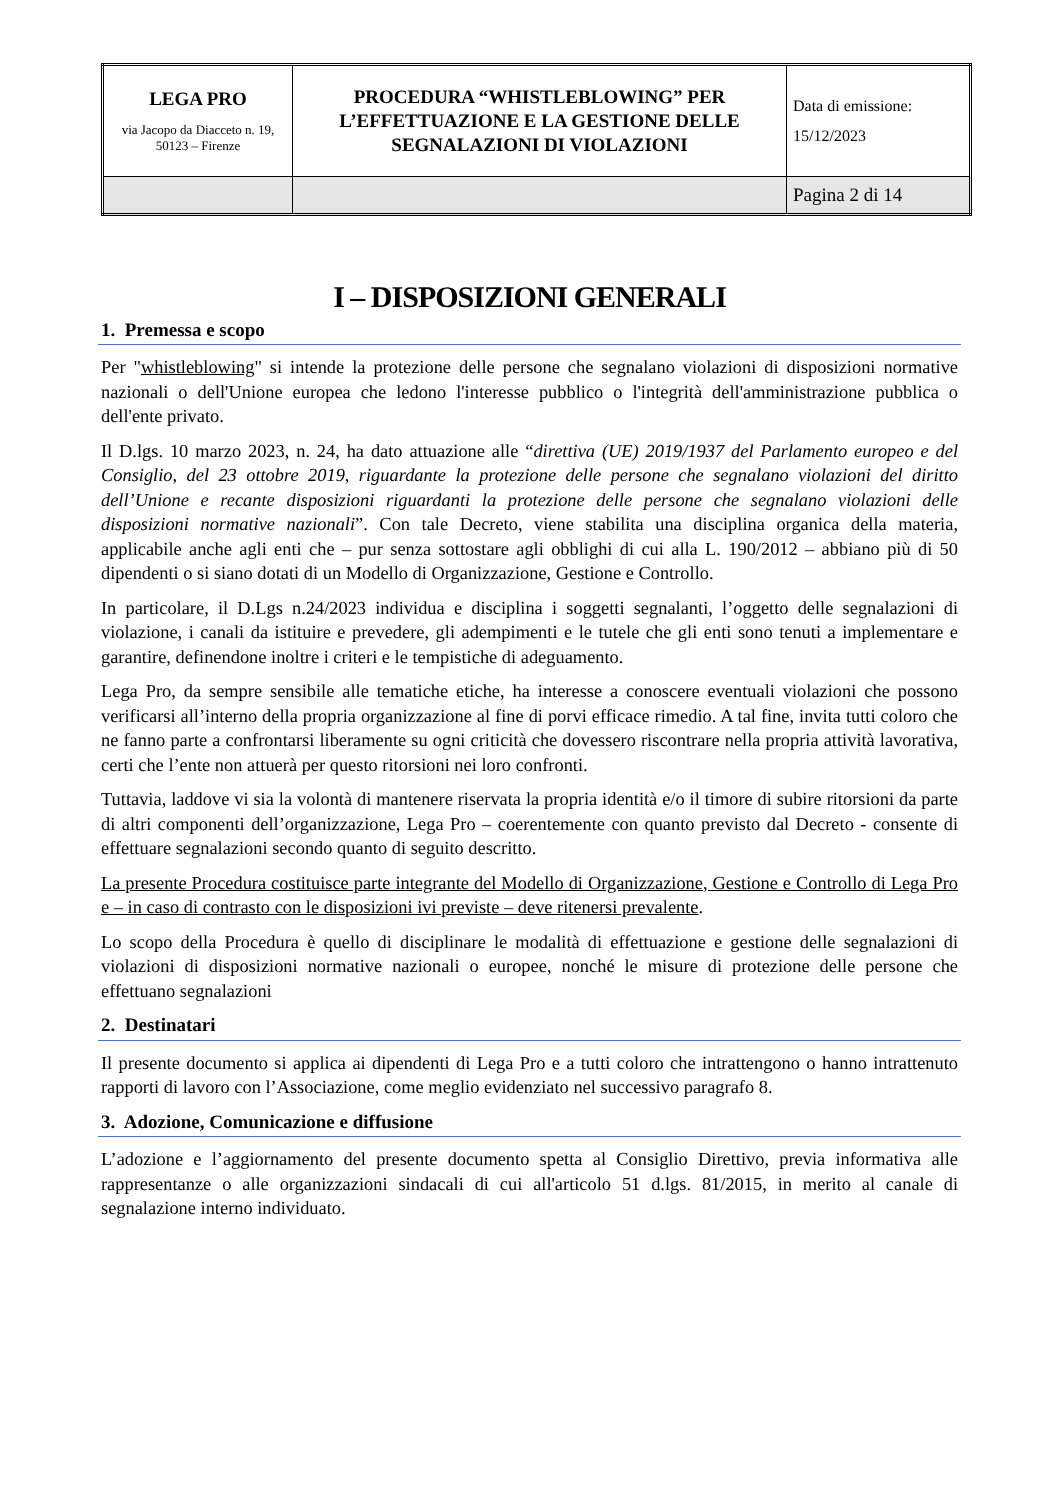| LEGA PRO via Jacopo da Diacceto n. 19, 50123 – Firenze | PROCEDURA “WHISTLEBLOWING” PER L’EFFETTUAZIONE E LA GESTIONE DELLE SEGNALAZIONI DI VIOLAZIONI | Data di emissione: 15/12/2023 |
| | | Pagina 2 di 14 |
I – DISPOSIZIONI GENERALI
1. Premessa e scopo
Per "whistleblowing" si intende la protezione delle persone che segnalano violazioni di disposizioni normative nazionali o dell'Unione europea che ledono l'interesse pubblico o l'integrità dell'amministrazione pubblica o dell'ente privato.
Il D.lgs. 10 marzo 2023, n. 24, ha dato attuazione alle “direttiva (UE) 2019/1937 del Parlamento europeo e del Consiglio, del 23 ottobre 2019, riguardante la protezione delle persone che segnalano violazioni del diritto dell’Unione e recante disposizioni riguardanti la protezione delle persone che segnalano violazioni delle disposizioni normative nazionali”. Con tale Decreto, viene stabilita una disciplina organica della materia, applicabile anche agli enti che – pur senza sottostare agli obblighi di cui alla L. 190/2012 – abbiano più di 50 dipendenti o si siano dotati di un Modello di Organizzazione, Gestione e Controllo.
In particolare, il D.Lgs n.24/2023 individua e disciplina i soggetti segnalanti, l’oggetto delle segnalazioni di violazione, i canali da istituire e prevedere, gli adempimenti e le tutele che gli enti sono tenuti a implementare e garantire, definendone inoltre i criteri e le tempistiche di adeguamento.
Lega Pro, da sempre sensibile alle tematiche etiche, ha interesse a conoscere eventuali violazioni che possono verificarsi all’interno della propria organizzazione al fine di porvi efficace rimedio. A tal fine, invita tutti coloro che ne fanno parte a confrontarsi liberamente su ogni criticità che dovessero riscontrare nella propria attività lavorativa, certi che l’ente non attuerà per questo ritorsioni nei loro confronti.
Tuttavia, laddove vi sia la volontà di mantenere riservata la propria identità e/o il timore di subire ritorsioni da parte di altri componenti dell’organizzazione, Lega Pro – coerentemente con quanto previsto dal Decreto - consente di effettuare segnalazioni secondo quanto di seguito descritto.
La presente Procedura costituisce parte integrante del Modello di Organizzazione, Gestione e Controllo di Lega Pro e – in caso di contrasto con le disposizioni ivi previste – deve ritenersi prevalente.
Lo scopo della Procedura è quello di disciplinare le modalità di effettuazione e gestione delle segnalazioni di violazioni di disposizioni normative nazionali o europee, nonché le misure di protezione delle persone che effettuano segnalazioni
2. Destinatari
Il presente documento si applica ai dipendenti di Lega Pro e a tutti coloro che intrattengono o hanno intrattenuto rapporti di lavoro con l’Associazione, come meglio evidenziato nel successivo paragrafo 8.
3. Adozione, Comunicazione e diffusione
L’adozione e l’aggiornamento del presente documento spetta al Consiglio Direttivo, previa informativa alle rappresentanze o alle organizzazioni sindacali di cui all'articolo 51 d.lgs. 81/2015, in merito al canale di segnalazione interno individuato.